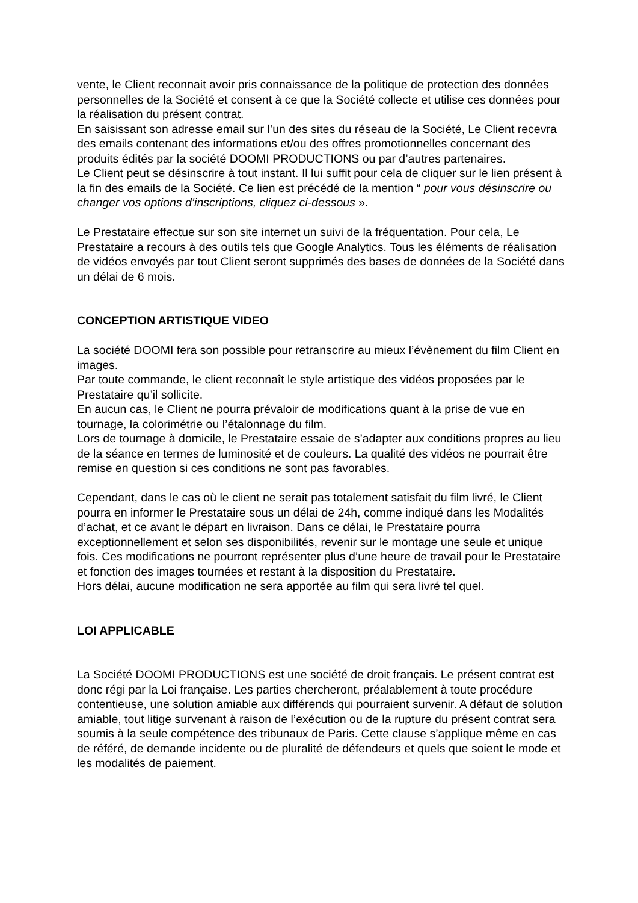vente, le Client reconnait avoir pris connaissance de la politique de protection des données personnelles de la Société et consent à ce que la Société collecte et utilise ces données pour la réalisation du présent contrat.
En saisissant son adresse email sur l’un des sites du réseau de la Société, Le Client recevra des emails contenant des informations et/ou des offres promotionnelles concernant des produits édités par la société DOOMI PRODUCTIONS ou par d’autres partenaires.
Le Client peut se désinscrire à tout instant. Il lui suffit pour cela de cliquer sur le lien présent à la fin des emails de la Société. Ce lien est précédé de la mention “ pour vous désinscrire ou changer vos options d’inscriptions, cliquez ci-dessous ».
Le Prestataire effectue sur son site internet un suivi de la fréquentation. Pour cela, Le Prestataire a recours à des outils tels que Google Analytics. Tous les éléments de réalisation de vidéos envoyés par tout Client seront supprimés des bases de données de la Société dans un délai de 6 mois.
CONCEPTION ARTISTIQUE VIDEO
La société DOOMI fera son possible pour retranscrire au mieux l’évènement du film Client en images.
Par toute commande, le client reconnaît le style artistique des vidéos proposées par le Prestataire qu’il sollicite.
En aucun cas, le Client ne pourra prévaloir de modifications quant à la prise de vue en tournage, la colorimétrie ou l’étalonnage du film.
Lors de tournage à domicile, le Prestataire essaie de s’adapter aux conditions propres au lieu de la séance en termes de luminosité et de couleurs. La qualité des vidéos ne pourrait être remise en question si ces conditions ne sont pas favorables.
Cependant, dans le cas où le client ne serait pas totalement satisfait du film livré, le Client pourra en informer le Prestataire sous un délai de 24h, comme indiqué dans les Modalités d’achat, et ce avant le départ en livraison. Dans ce délai, le Prestataire pourra exceptionnellement et selon ses disponibilités, revenir sur le montage une seule et unique fois. Ces modifications ne pourront représenter plus d’une heure de travail pour le Prestataire et fonction des images tournées et restant à la disposition du Prestataire.
Hors délai, aucune modification ne sera apportée au film qui sera livré tel quel.
LOI APPLICABLE
La Société DOOMI PRODUCTIONS est une société de droit français. Le présent contrat est donc régi par la Loi française. Les parties chercheront, préalablement à toute procédure contentieuse, une solution amiable aux différends qui pourraient survenir. A défaut de solution amiable, tout litige survenant à raison de l’exécution ou de la rupture du présent contrat sera soumis à la seule compétence des tribunaux de Paris. Cette clause s’applique même en cas de référé, de demande incidente ou de pluralité de défendeurs et quels que soient le mode et les modalités de paiement.